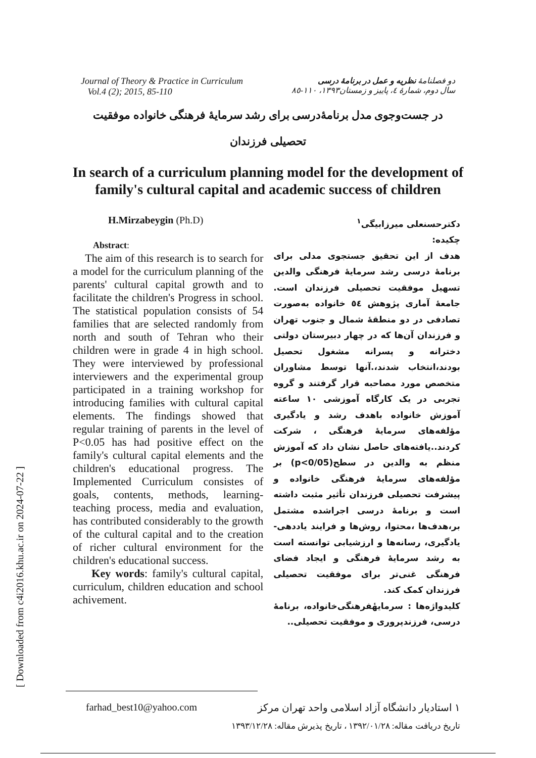[ Downloaded from c4i2016.khu.ac.ir on 2024-07-22 ]
Journal of Theory & Practice in Curriculum
Vol.4 (2); 2015, 85-110
دو فصلنامهٔ نظریه و عمل در برنامهٔ درسی
سال دوم، شمارهٔ ٤، پاییز و زمستان١٣٩٣، ١١٠-٨٥
در جست‌وجوی مدل برنامهٔ‌درسی برای رشد سرمایهٔ فرهنگی خانواده موفقیت تحصیلی فرزندان
In search of a curriculum planning model for the development of family's cultural capital and academic success of children
H.Mirzabeygin (Ph.D)
Abstract:
The aim of this research is to search for a model for the curriculum planning of the parents' cultural capital growth and to facilitate the children's Progress in school. The statistical population consists of 54 families that are selected randomly from north and south of Tehran who their children were in grade 4 in high school. They were interviewed by professional interviewers and the experimental group participated in a training workshop for introducing families with cultural capital elements. The findings showed that regular training of parents in the level of P<0.05 has had positive effect on the family's cultural capital elements and the children's educational progress. The Implemented Curriculum consistes of goals, contents, methods, learning-teaching process, media and evaluation, has contributed considerably to the growth of the cultural capital and to the creation of richer cultural environment for the children's educational success.
Key words: family's cultural capital, curriculum, children education and school achivement.
دکترحسنعلی میرزابیگی<sup>١</sup>
چکیده:
هدف از این تحقیق جستجوی مدلی برای برنامهٔ درسی رشد سرمایهٔ فرهنگی والدین تسهیل موفقیت تحصیلی فرزندان است. جامعهٔ آماری پژوهش ٥٤ خانواده به‌صورت تصادفی در دو منطقهٔ شمال و جنوب تهران و فرزندان آن‌ها که در چهار دبیرستان دولتی دخترانه و پسرانه مشغول تحصیل بودند،انتخاب شدند،.آنها توسط مشاوران متخصص مورد مصاحبه قرار گرفتند و گروه تجربی در یک کارگاه آموزشی ١٠ ساعته آموزش خانواده باهدف رشد و یادگیری مؤلفه‌های سرمایهٔ فرهنگی ، شرکت کردند..یافته‌های حاصل نشان داد که آموزش منظم به والدین در سطح(p<0/05) بر مؤلفه‌های سرمایهٔ فرهنگی خانواده و پیشرفت تحصیلی فرزندان تأثیر مثبت داشته است و برنامهٔ درسی اجراشده مشتمل بر،هدف‌ها ،محتوا، روش‌ها و فرایند یاددهی-یادگیری، رسانه‌ها و ارزشیابی توانسته است به رشد سرمایهٔ فرهنگی و ایجاد فضای فرهنگی غنی‌تر برای موفقیت تحصیلی فرزندان کمک کند.
کلیدواژه‌ها : سرمایهٔفرهنگی‌خانواده، برنامهٔ درسی، فرزندپروری و موفقیت تحصیلی..
farhad_best10@yahoo.com ١ استادیار دانشگاه آزاد اسلامی واحد تهران مرکز
تاریخ دریافت مقاله: ١٣٩٢/٠١/٢٨ ، تاریخ پذیرش مقاله: ١٣٩٣/١٢/٢٨